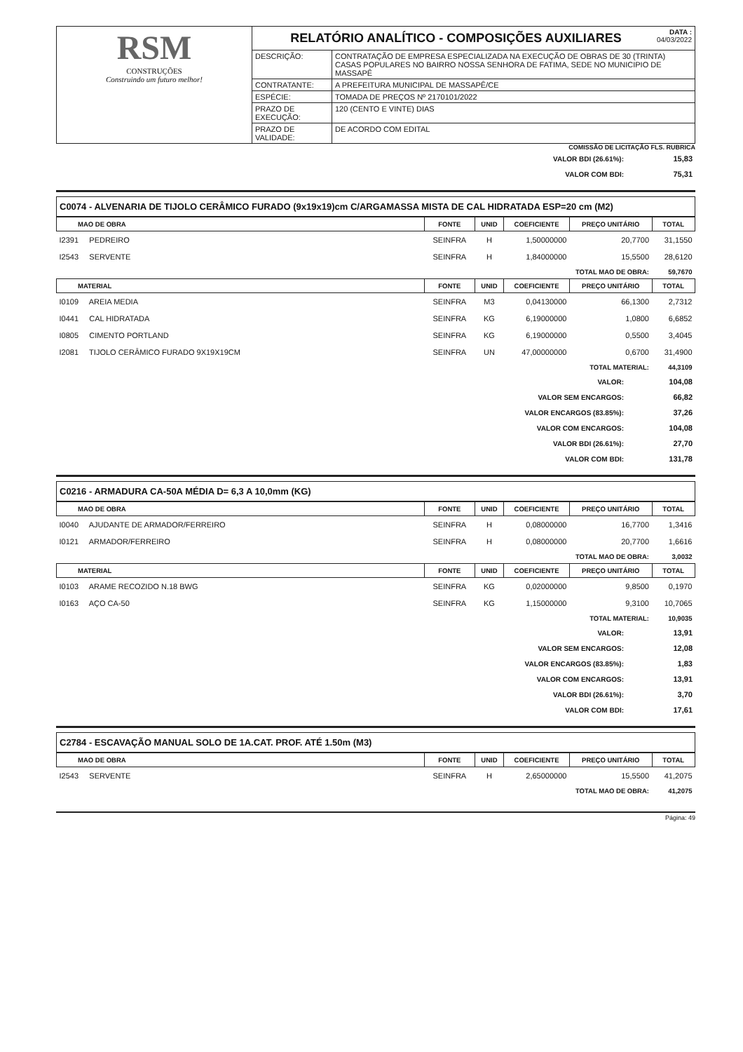| RSM CONSTRUÇÕES Construindo um futuro melhor! | DATA : 04/03/2022 RELATÓRIO ANALÍTICO - COMPOSIÇÕES AUXILIARES | |
| | DESCRIÇÃO: | CONTRATAÇÃO DE EMPRESA ESPECIALIZADA NA EXECUÇÃO DE OBRAS DE 30 (TRINTA) CASAS POPULARES NO BAIRRO NOSSA SENHORA DE FATIMA, SEDE NO MUNICIPIO DE MASSAPÊ |
| | CONTRATANTE: | A PREFEITURA MUNICIPAL DE MASSAPÊ/CE |
| | ESPÉCIE: | TOMADA DE PREÇOS Nº 2170101/2022 |
| | PRAZO DE EXECUÇÃO: | 120 (CENTO E VINTE) DIAS |
| | PRAZO DE VALIDADE: | DE ACORDO COM EDITAL |
COMISSÃO DE LICITAÇÃO FLS. RUBRICA
| VALOR BDI (26.61%): | 15,83 |
| VALOR COM BDI: | 75,31 |
C0074 - ALVENARIA DE TIJOLO CERÂMICO FURADO (9x19x19)cm C/ARGAMASSA MISTA DE CAL HIDRATADA ESP=20 cm (M2)
| MAO DE OBRA | FONTE | UNID | COEFICIENTE | PREÇO UNITÁRIO | TOTAL |
| --- | --- | --- | --- | --- | --- |
| I2391 PEDREIRO | SEINFRA | H | 1,50000000 | 20,7700 | 31,1550 |
| I2543 SERVENTE | SEINFRA | H | 1,84000000 | 15,5500 | 28,6120 |
| TOTAL MAO DE OBRA: | | | | | 59,7670 |
| MATERIAL | FONTE | UNID | COEFICIENTE | PREÇO UNITÁRIO | TOTAL |
| I0109 AREIA MEDIA | SEINFRA | M3 | 0,04130000 | 66,1300 | 2,7312 |
| I0441 CAL HIDRATADA | SEINFRA | KG | 6,19000000 | 1,0800 | 6,6852 |
| I0805 CIMENTO PORTLAND | SEINFRA | KG | 6,19000000 | 0,5500 | 3,4045 |
| I2081 TIJOLO CERÂMICO FURADO 9X19X19CM | SEINFRA | UN | 47,00000000 | 0,6700 | 31,4900 |
| TOTAL MATERIAL: | | | | | 44,3109 |
| VALOR: | 104,08 |
| VALOR SEM ENCARGOS: | 66,82 |
| VALOR ENCARGOS (83.85%): | 37,26 |
| VALOR COM ENCARGOS: | 104,08 |
| VALOR BDI (26.61%): | 27,70 |
| VALOR COM BDI: | 131,78 |
C0216 - ARMADURA CA-50A MÉDIA D= 6,3 A 10,0mm (KG)
| MAO DE OBRA | FONTE | UNID | COEFICIENTE | PREÇO UNITÁRIO | TOTAL |
| --- | --- | --- | --- | --- | --- |
| I0040 AJUDANTE DE ARMADOR/FERREIRO | SEINFRA | H | 0,08000000 | 16,7700 | 1,3416 |
| I0121 ARMADOR/FERREIRO | SEINFRA | H | 0,08000000 | 20,7700 | 1,6616 |
| TOTAL MAO DE OBRA: | | | | | 3,0032 |
| MATERIAL | FONTE | UNID | COEFICIENTE | PREÇO UNITÁRIO | TOTAL |
| I0103 ARAME RECOZIDO N.18 BWG | SEINFRA | KG | 0,02000000 | 9,8500 | 0,1970 |
| I0163 AÇO CA-50 | SEINFRA | KG | 1,15000000 | 9,3100 | 10,7065 |
| TOTAL MATERIAL: | | | | | 10,9035 |
| VALOR: | 13,91 |
| VALOR SEM ENCARGOS: | 12,08 |
| VALOR ENCARGOS (83.85%): | 1,83 |
| VALOR COM ENCARGOS: | 13,91 |
| VALOR BDI (26.61%): | 3,70 |
| VALOR COM BDI: | 17,61 |
C2784 - ESCAVAÇÃO MANUAL SOLO DE 1A.CAT. PROF. ATÉ 1.50m (M3)
| MAO DE OBRA | FONTE | UNID | COEFICIENTE | PREÇO UNITÁRIO | TOTAL |
| --- | --- | --- | --- | --- | --- |
| I2543 SERVENTE | SEINFRA | H | 2,65000000 | 15,5500 | 41,2075 |
| TOTAL MAO DE OBRA: | | | | | 41,2075 |
Página: 49